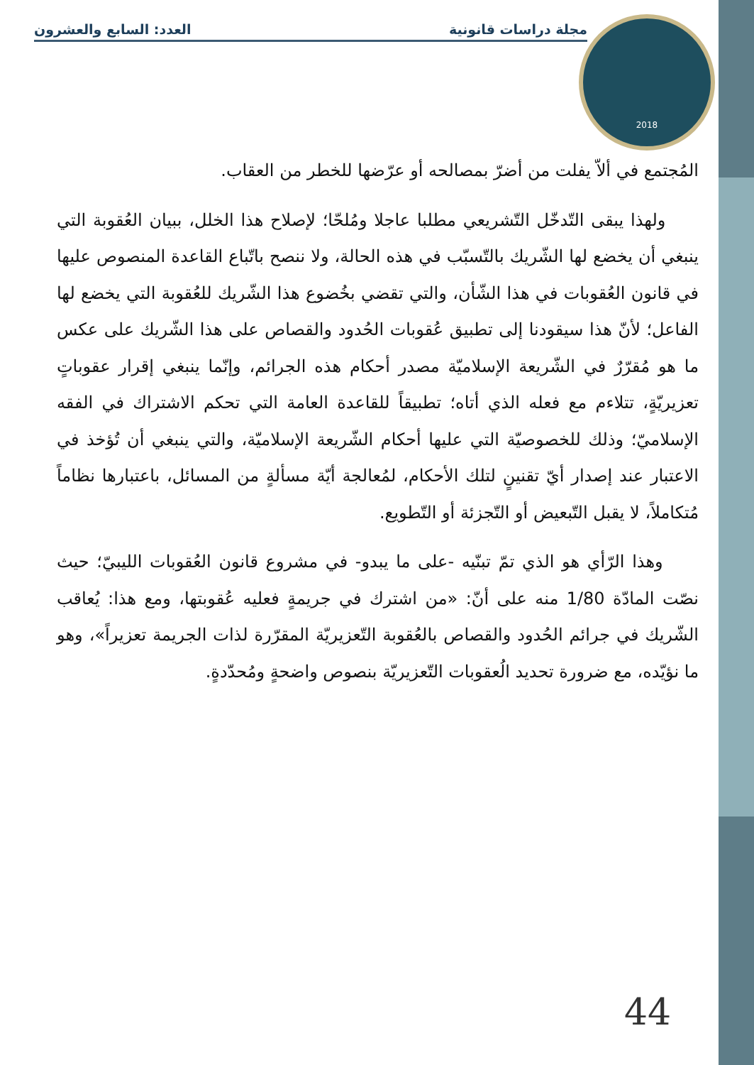مجلة دراسات قانونية العدد: السابع والعشرون
2018
المُجتمع في ألاّ يفلت من أضرّ بمصالحه أو عرّضها للخطر من العقاب.
ولهذا يبقى التّدخّل التّشريعي مطلبا عاجلا ومُلحّا؛ لإصلاح هذا الخلل، ببيان العُقوبة التي ينبغي أن يخضع لها الشّريك بالتّسبّب في هذه الحالة، ولا ننصح باتّباع القاعدة المنصوص عليها في قانون العُقوبات في هذا الشّأن، والتي تقضي بخُضوع هذا الشّريك للعُقوبة التي يخضع لها الفاعل؛ لأنّ هذا سيقودنا إلى تطبيق عُقوبات الحُدود والقصاص على هذا الشّريك على عكس ما هو مُقرّرٌ في الشّريعة الإسلاميّة مصدر أحكام هذه الجرائم، وإنّما ينبغي إقرار عقوباتٍ تعزيريّةٍ، تتلاءم مع فعله الذي أتاه؛ تطبيقاً للقاعدة العامة التي تحكم الاشتراك في الفقه الإسلاميّ؛ وذلك للخصوصيّة التي عليها أحكام الشّريعة الإسلاميّة، والتي ينبغي أن تُؤخذ في الاعتبار عند إصدار أيّ تقنينٍ لتلك الأحكام، لمُعالجة أيّة مسألةٍ من المسائل، باعتبارها نظاماً مُتكاملاً، لا يقبل التّبعيض أو التّجزئة أو التّطويع.
وهذا الرّأي هو الذي تمّ تبنّيه -على ما يبدو- في مشروع قانون العُقوبات الليبيّ؛ حيث نصّت المادّة 1/80 منه على أنّ: «من اشترك في جريمةٍ فعليه عُقوبتها، ومع هذا: يُعاقب الشّريك في جرائم الحُدود والقصاص بالعُقوبة التّعزيريّة المقرّرة لذات الجريمة تعزيراً»، وهو ما نؤيّده، مع ضرورة تحديد الُعقوبات التّعزيريّة بنصوص واضحةٍ ومُحدّدةٍ.
44